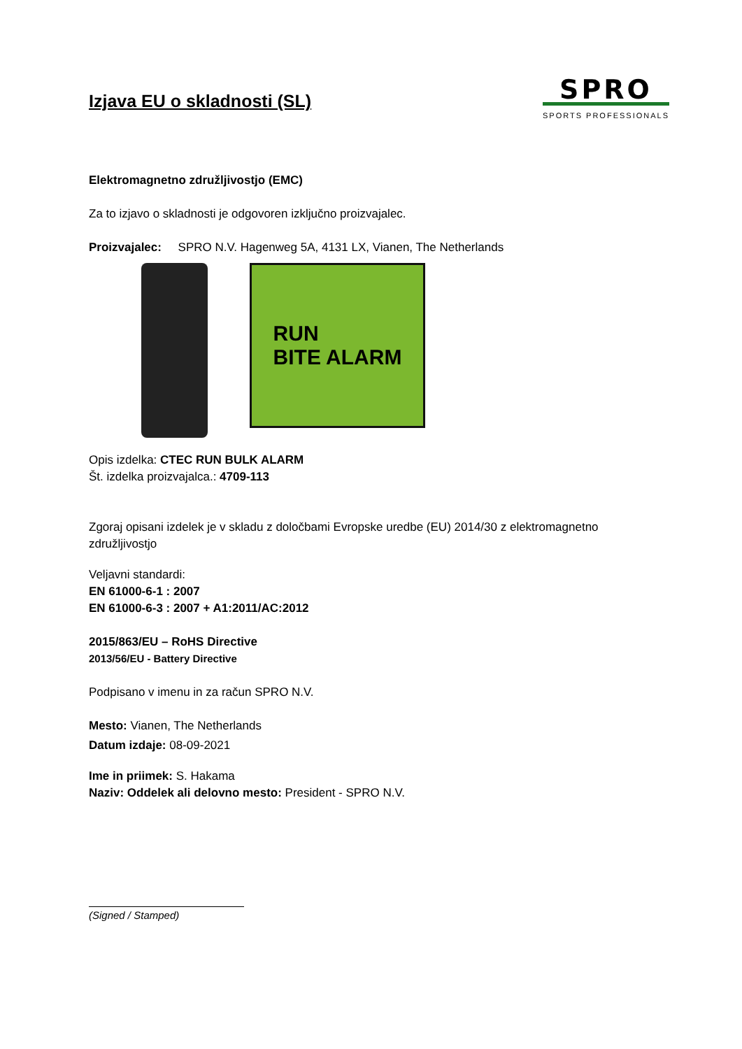Izjava EU o skladnosti (SL)
SPRO
SPORTS PROFESSIONALS
Elektromagnetno združljivostjo (EMC)
Za to izjavo o skladnosti je odgovoren izključno proizvajalec.
Proizvajalec: SPRO N.V. Hagenweg 5A, 4131 LX, Vianen, The Netherlands
RUN
BITE ALARM
Opis izdelka: CTEC RUN BULK ALARM
Št. izdelka proizvajalca.: 4709-113
Zgoraj opisani izdelek je v skladu z določbami Evropske uredbe (EU) 2014/30 z elektromagnetno združljivostjo
Veljavni standardi:
EN 61000-6-1 : 2007
EN 61000-6-3 : 2007 + A1:2011/AC:2012
2015/863/EU – RoHS Directive
2013/56/EU - Battery Directive
Podpisano v imenu in za račun SPRO N.V.
Mesto: Vianen, The Netherlands
Datum izdaje: 08-09-2021
Ime in priimek: S. Hakama
Naziv: Oddelek ali delovno mesto: President - SPRO N.V.
(Signed / Stamped)